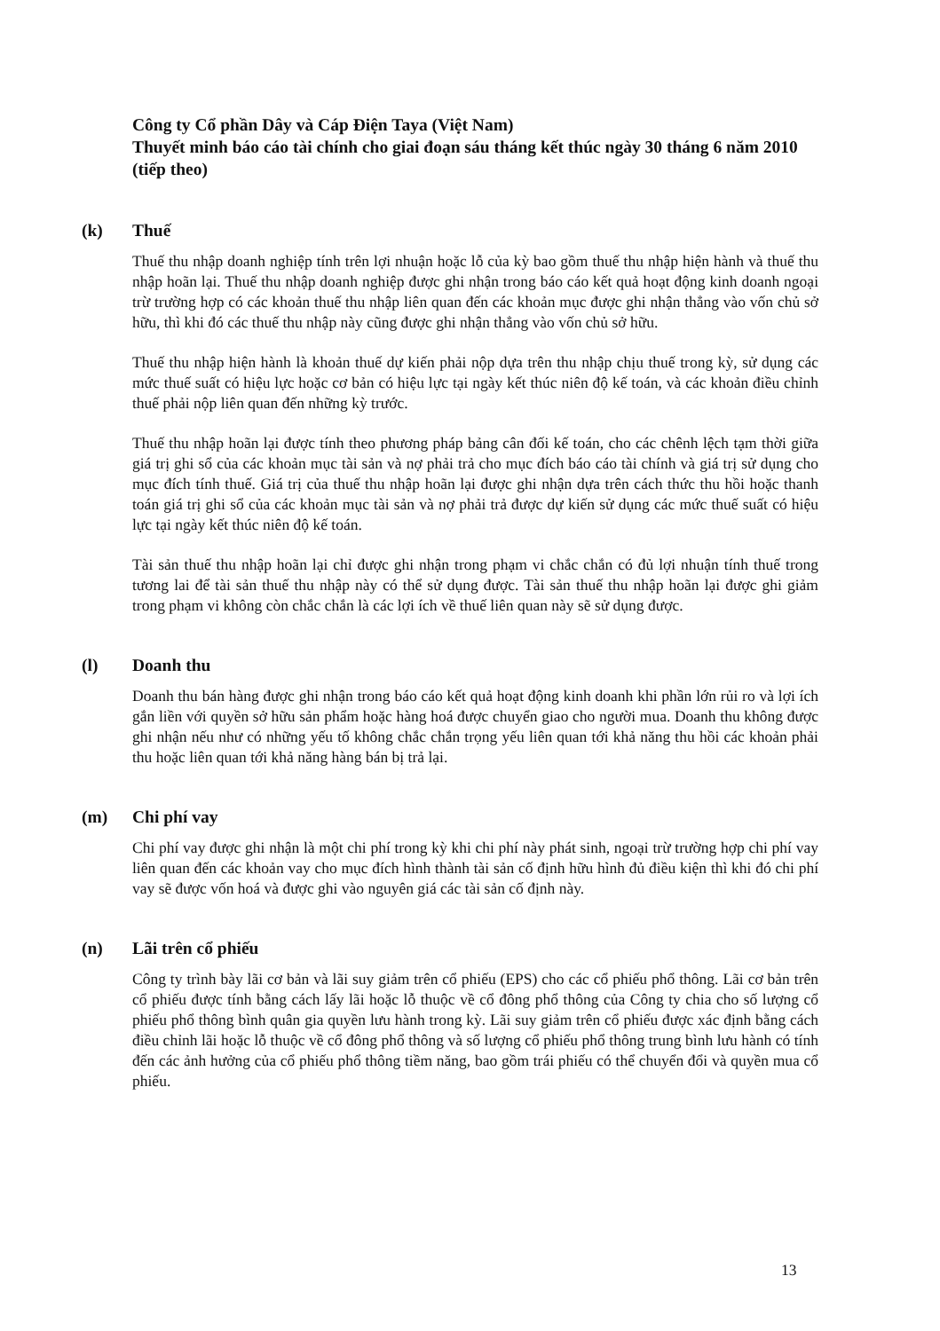Công ty Cổ phần Dây và Cáp Điện Taya (Việt Nam)
Thuyết minh báo cáo tài chính cho giai đoạn sáu tháng kết thúc ngày 30 tháng 6 năm 2010 (tiếp theo)
(k) Thuế
Thuế thu nhập doanh nghiệp tính trên lợi nhuận hoặc lỗ của kỳ bao gồm thuế thu nhập hiện hành và thuế thu nhập hoãn lại. Thuế thu nhập doanh nghiệp được ghi nhận trong báo cáo kết quả hoạt động kinh doanh ngoại trừ trường hợp có các khoản thuế thu nhập liên quan đến các khoản mục được ghi nhận thẳng vào vốn chủ sở hữu, thì khi đó các thuế thu nhập này cũng được ghi nhận thẳng vào vốn chủ sở hữu.
Thuế thu nhập hiện hành là khoản thuế dự kiến phải nộp dựa trên thu nhập chịu thuế trong kỳ, sử dụng các mức thuế suất có hiệu lực hoặc cơ bản có hiệu lực tại ngày kết thúc niên độ kế toán, và các khoản điều chỉnh thuế phải nộp liên quan đến những kỳ trước.
Thuế thu nhập hoãn lại được tính theo phương pháp bảng cân đối kế toán, cho các chênh lệch tạm thời giữa giá trị ghi sổ của các khoản mục tài sản và nợ phải trả cho mục đích báo cáo tài chính và giá trị sử dụng cho mục đích tính thuế. Giá trị của thuế thu nhập hoãn lại được ghi nhận dựa trên cách thức thu hồi hoặc thanh toán giá trị ghi sổ của các khoản mục tài sản và nợ phải trả được dự kiến sử dụng các mức thuế suất có hiệu lực tại ngày kết thúc niên độ kế toán.
Tài sản thuế thu nhập hoãn lại chỉ được ghi nhận trong phạm vi chắc chắn có đủ lợi nhuận tính thuế trong tương lai để tài sản thuế thu nhập này có thể sử dụng được. Tài sản thuế thu nhập hoãn lại được ghi giảm trong phạm vi không còn chắc chắn là các lợi ích về thuế liên quan này sẽ sử dụng được.
(l) Doanh thu
Doanh thu bán hàng được ghi nhận trong báo cáo kết quả hoạt động kinh doanh khi phần lớn rủi ro và lợi ích gắn liền với quyền sở hữu sản phẩm hoặc hàng hoá được chuyển giao cho người mua. Doanh thu không được ghi nhận nếu như có những yếu tố không chắc chắn trọng yếu liên quan tới khả năng thu hồi các khoản phải thu hoặc liên quan tới khả năng hàng bán bị trả lại.
(m) Chi phí vay
Chi phí vay được ghi nhận là một chi phí trong kỳ khi chi phí này phát sinh, ngoại trừ trường hợp chi phí vay liên quan đến các khoản vay cho mục đích hình thành tài sản cố định hữu hình đủ điều kiện thì khi đó chi phí vay sẽ được vốn hoá và được ghi vào nguyên giá các tài sản cố định này.
(n) Lãi trên cổ phiếu
Công ty trình bày lãi cơ bản và lãi suy giảm trên cổ phiếu (EPS) cho các cổ phiếu phổ thông. Lãi cơ bản trên cổ phiếu được tính bằng cách lấy lãi hoặc lỗ thuộc về cổ đông phổ thông của Công ty chia cho số lượng cổ phiếu phổ thông bình quân gia quyền lưu hành trong kỳ. Lãi suy giảm trên cổ phiếu được xác định bằng cách điều chỉnh lãi hoặc lỗ thuộc về cổ đông phổ thông và số lượng cổ phiếu phổ thông trung bình lưu hành có tính đến các ảnh hưởng của cổ phiếu phổ thông tiềm năng, bao gồm trái phiếu có thể chuyển đổi và quyền mua cổ phiếu.
13